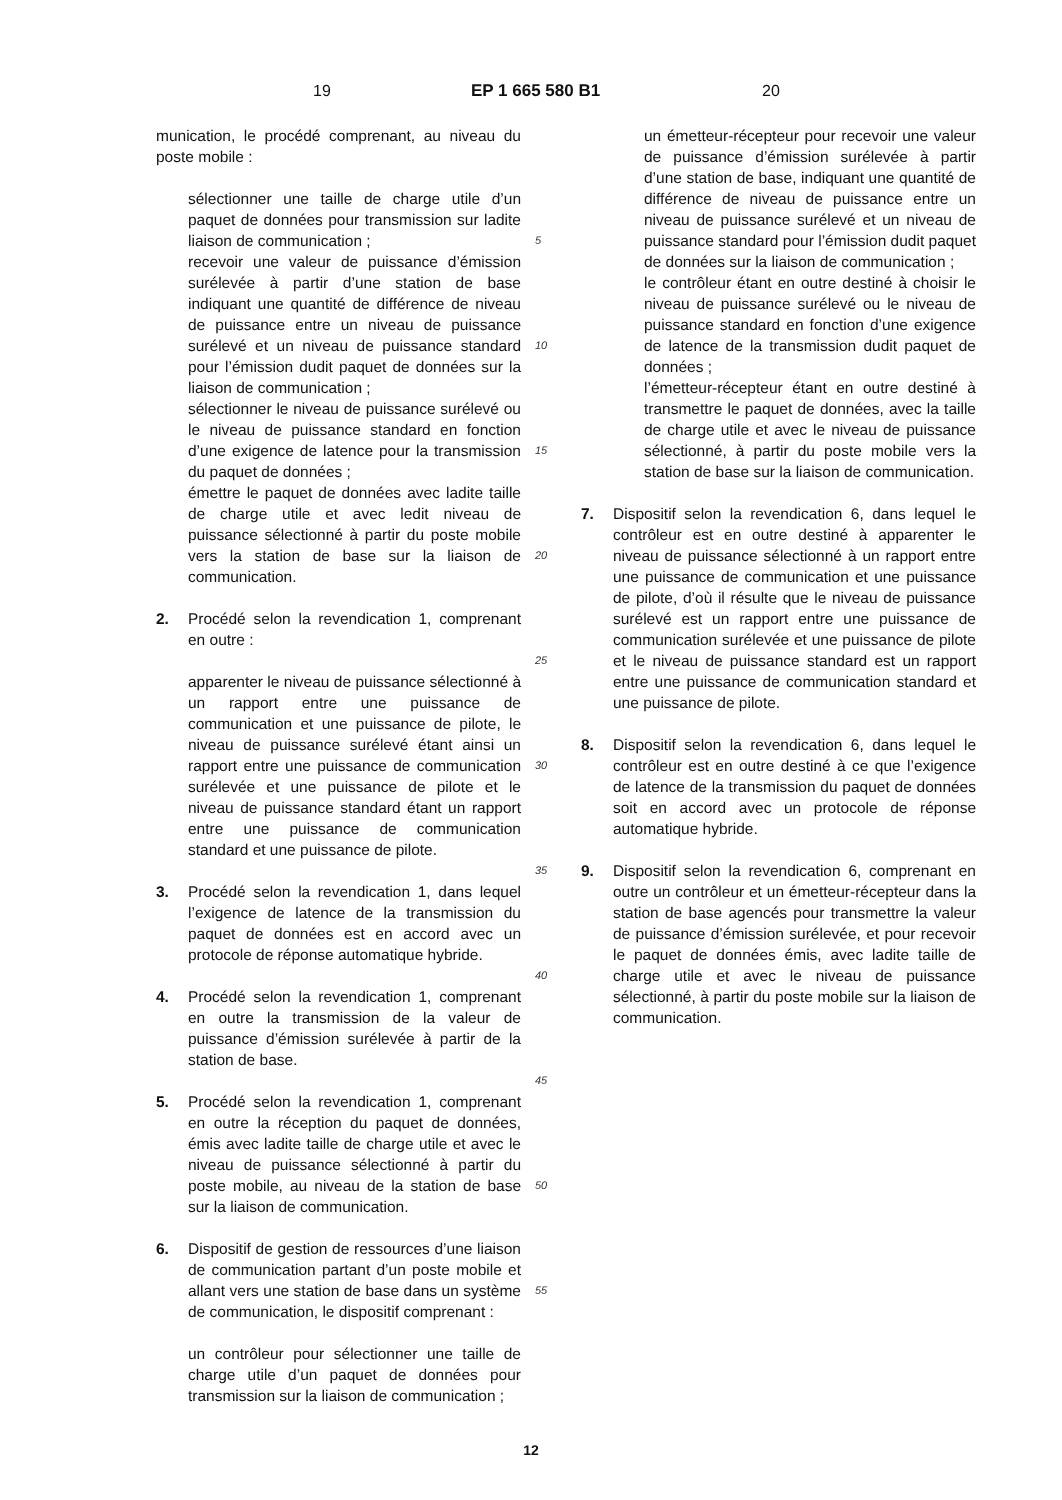19 EP 1 665 580 B1 20
munication, le procédé comprenant, au niveau du poste mobile :
sélectionner une taille de charge utile d’un paquet de données pour transmission sur ladite liaison de communication ;
recevoir une valeur de puissance d’émission surélevée à partir d’une station de base indiquant une quantité de différence de niveau de puissance entre un niveau de puissance surélevé et un niveau de puissance standard pour l’émission dudit paquet de données sur la liaison de communication ;
sélectionner le niveau de puissance surélevé ou le niveau de puissance standard en fonction d’une exigence de latence pour la transmission du paquet de données ;
émettre le paquet de données avec ladite taille de charge utile et avec ledit niveau de puissance sélectionné à partir du poste mobile vers la station de base sur la liaison de communication.
2. Procédé selon la revendication 1, comprenant en outre :
apparenter le niveau de puissance sélectionné à un rapport entre une puissance de communication et une puissance de pilote, le niveau de puissance surélevé étant ainsi un rapport entre une puissance de communication surélevée et une puissance de pilote et le niveau de puissance standard étant un rapport entre une puissance de communication standard et une puissance de pilote.
3. Procédé selon la revendication 1, dans lequel l’exigence de latence de la transmission du paquet de données est en accord avec un protocole de réponse automatique hybride.
4. Procédé selon la revendication 1, comprenant en outre la transmission de la valeur de puissance d’émission surélevée à partir de la station de base.
5. Procédé selon la revendication 1, comprenant en outre la réception du paquet de données, émis avec ladite taille de charge utile et avec le niveau de puissance sélectionné à partir du poste mobile, au niveau de la station de base sur la liaison de communication.
6. Dispositif de gestion de ressources d’une liaison de communication partant d’un poste mobile et allant vers une station de base dans un système de communication, le dispositif comprenant :
un contrôleur pour sélectionner une taille de charge utile d’un paquet de données pour transmission sur la liaison de communication ;
5
10
15
20
25
30
35
40
45
50
55
un émetteur-récepteur pour recevoir une valeur de puissance d’émission surélevée à partir d’une station de base, indiquant une quantité de différence de niveau de puissance entre un niveau de puissance surélevé et un niveau de puissance standard pour l’émission dudit paquet de données sur la liaison de communication ;
le contrôleur étant en outre destiné à choisir le niveau de puissance surélevé ou le niveau de puissance standard en fonction d’une exigence de latence de la transmission dudit paquet de données ;
l’émetteur-récepteur étant en outre destiné à transmettre le paquet de données, avec la taille de charge utile et avec le niveau de puissance sélectionné, à partir du poste mobile vers la station de base sur la liaison de communication.
7. Dispositif selon la revendication 6, dans lequel le contrôleur est en outre destiné à apparenter le niveau de puissance sélectionné à un rapport entre une puissance de communication et une puissance de pilote, d’où il résulte que le niveau de puissance surélevé est un rapport entre une puissance de communication surélevée et une puissance de pilote et le niveau de puissance standard est un rapport entre une puissance de communication standard et une puissance de pilote.
8. Dispositif selon la revendication 6, dans lequel le contrôleur est en outre destiné à ce que l’exigence de latence de la transmission du paquet de données soit en accord avec un protocole de réponse automatique hybride.
9. Dispositif selon la revendication 6, comprenant en outre un contrôleur et un émetteur-récepteur dans la station de base agencés pour transmettre la valeur de puissance d’émission surélevée, et pour recevoir le paquet de données émis, avec ladite taille de charge utile et avec le niveau de puissance sélectionné, à partir du poste mobile sur la liaison de communication.
12